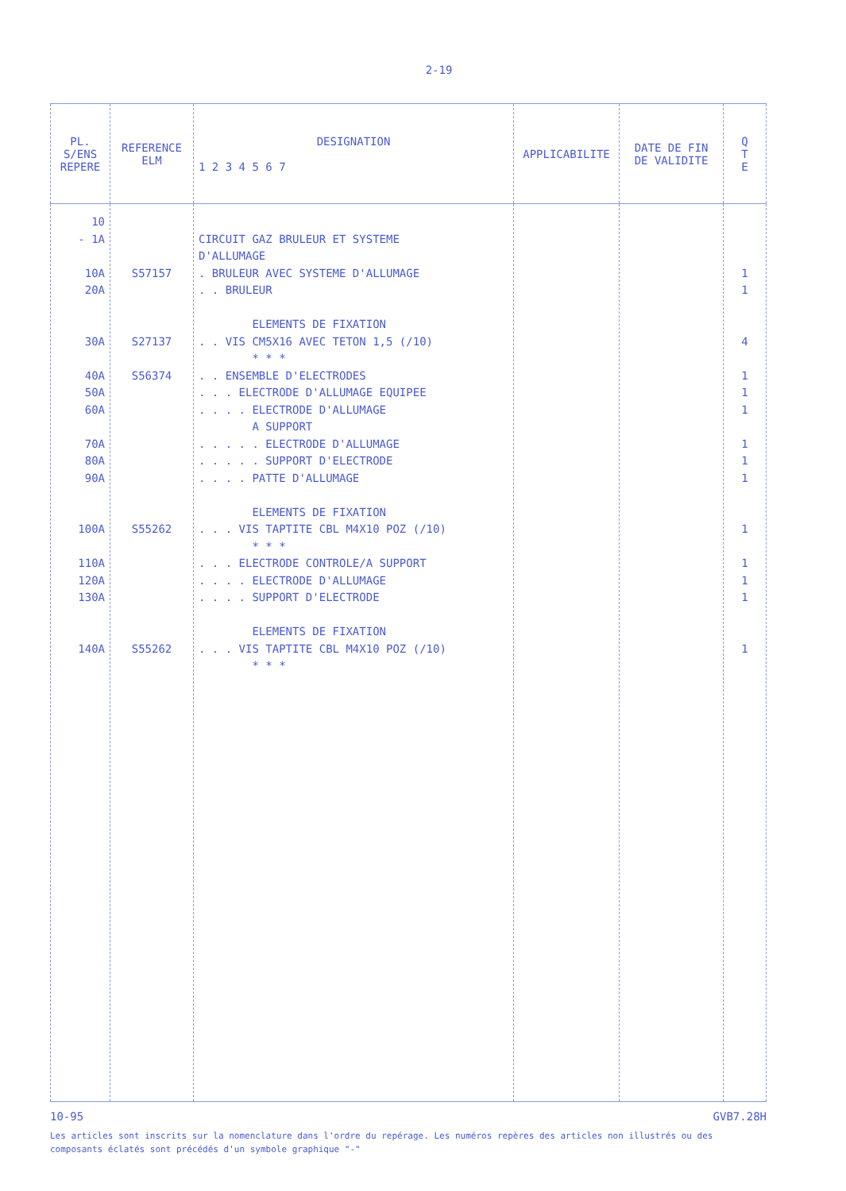2-19
| PL. S/ENS REPERE | REFERENCE ELM | DESIGNATION 1 2 3 4 5 6 7 | APPLICABILITE | DATE DE FIN DE VALIDITE | Q T E |
| --- | --- | --- | --- | --- | --- |
| 10 - 1A 10A 20A 30A 40A 50A 60A 70A 80A 90A 100A 110A 120A 130A 140A | S57157 S27137 S56374 S55262 S55262 | CIRCUIT GAZ BRULEUR ET SYSTEME D'ALLUMAGE . BRULEUR AVEC SYSTEME D'ALLUMAGE . . BRULEUR ELEMENTS DE FIXATION . . VIS CM5X16 AVEC TETON 1,5 (/10) * * * . . ENSEMBLE D'ELECTRODES . . . ELECTRODE D'ALLUMAGE EQUIPEE . . . . ELECTRODE D'ALLUMAGE A SUPPORT . . . . . ELECTRODE D'ALLUMAGE . . . . . SUPPORT D'ELECTRODE . . . . PATTE D'ALLUMAGE ELEMENTS DE FIXATION . . . VIS TAPTITE CBL M4X10 POZ (/10) * * * . . . ELECTRODE CONTROLE/A SUPPORT . . . . ELECTRODE D'ALLUMAGE . . . . SUPPORT D'ELECTRODE ELEMENTS DE FIXATION . . . VIS TAPTITE CBL M4X10 POZ (/10) * * * | | | 1 1 4 1 1 1 1 1 1 1 1 1 1 1 |
10-95 GVB7.28H
Les articles sont inscrits sur la nomenclature dans l'ordre du repérage. Les numéros repères des articles non illustrés ou des composants éclatés sont précédés d'un symbole graphique "-"